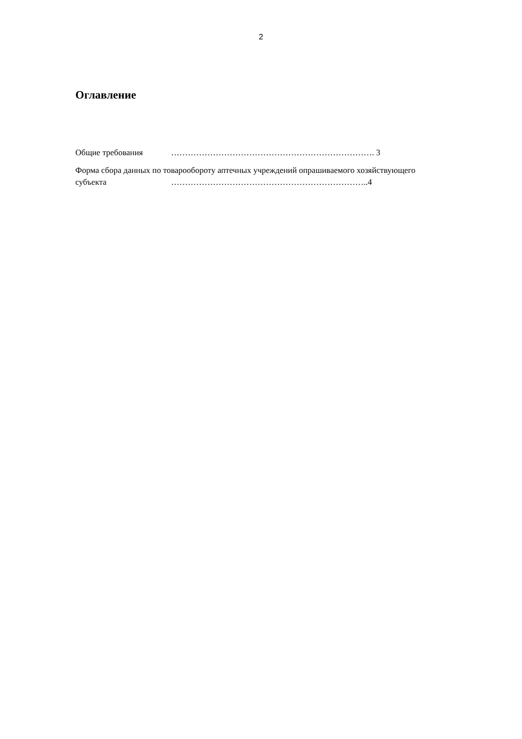2
Оглавление
Общие требования ………………………………………………………………. 3
Форма сбора данных по товарообороту аптечных учреждений опрашиваемого хозяйствующего
субъекта ……………………………………………………………..4